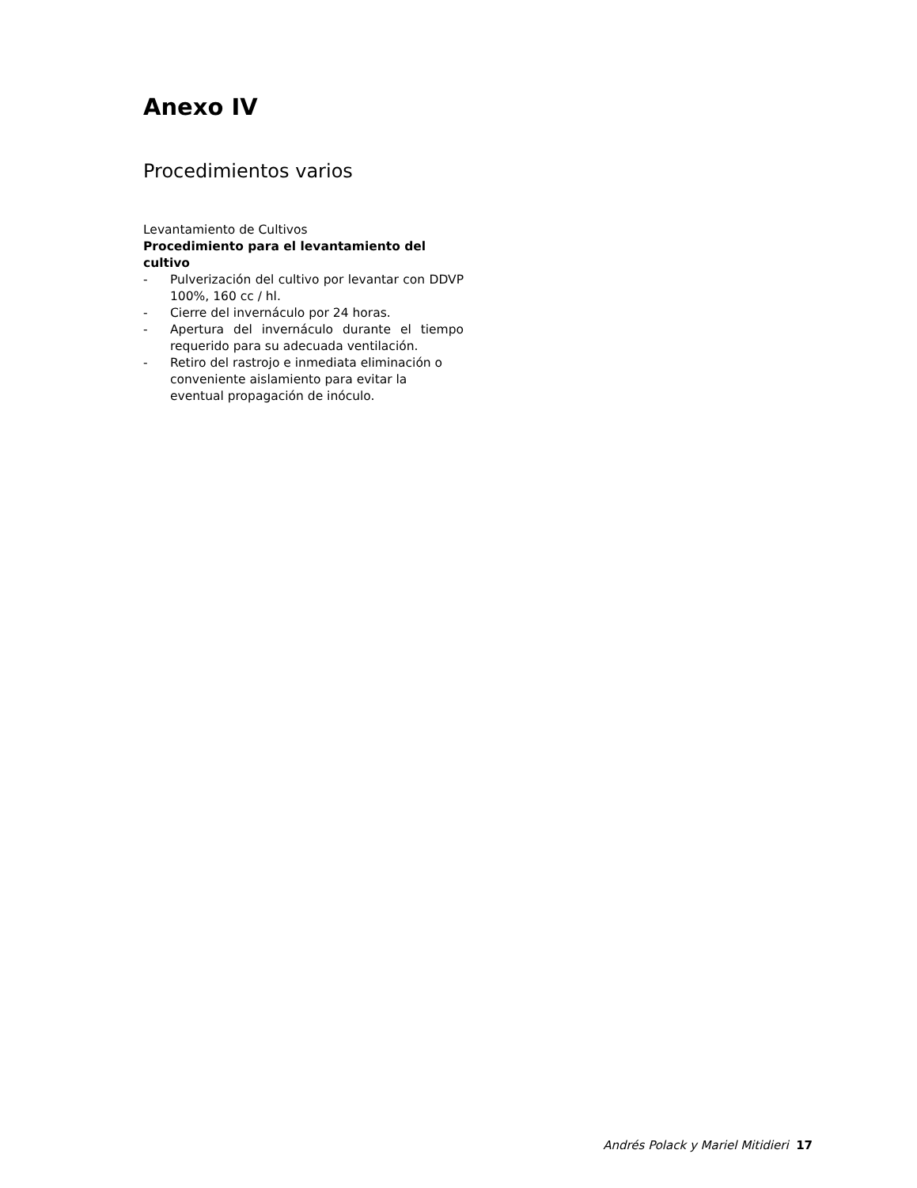Anexo IV
Procedimientos varios
Levantamiento de Cultivos
Procedimiento para el levantamiento del cultivo
- Pulverización del cultivo por levantar con DDVP 100%, 160 cc / hl.
- Cierre del invernáculo por 24 horas.
- Apertura del invernáculo durante el tiempo requerido para su adecuada ventilación.
- Retiro del rastrojo e inmediata eliminación o conveniente aislamiento para evitar la eventual propagación de inóculo.
Andrés Polack y Mariel Mitidieri 17